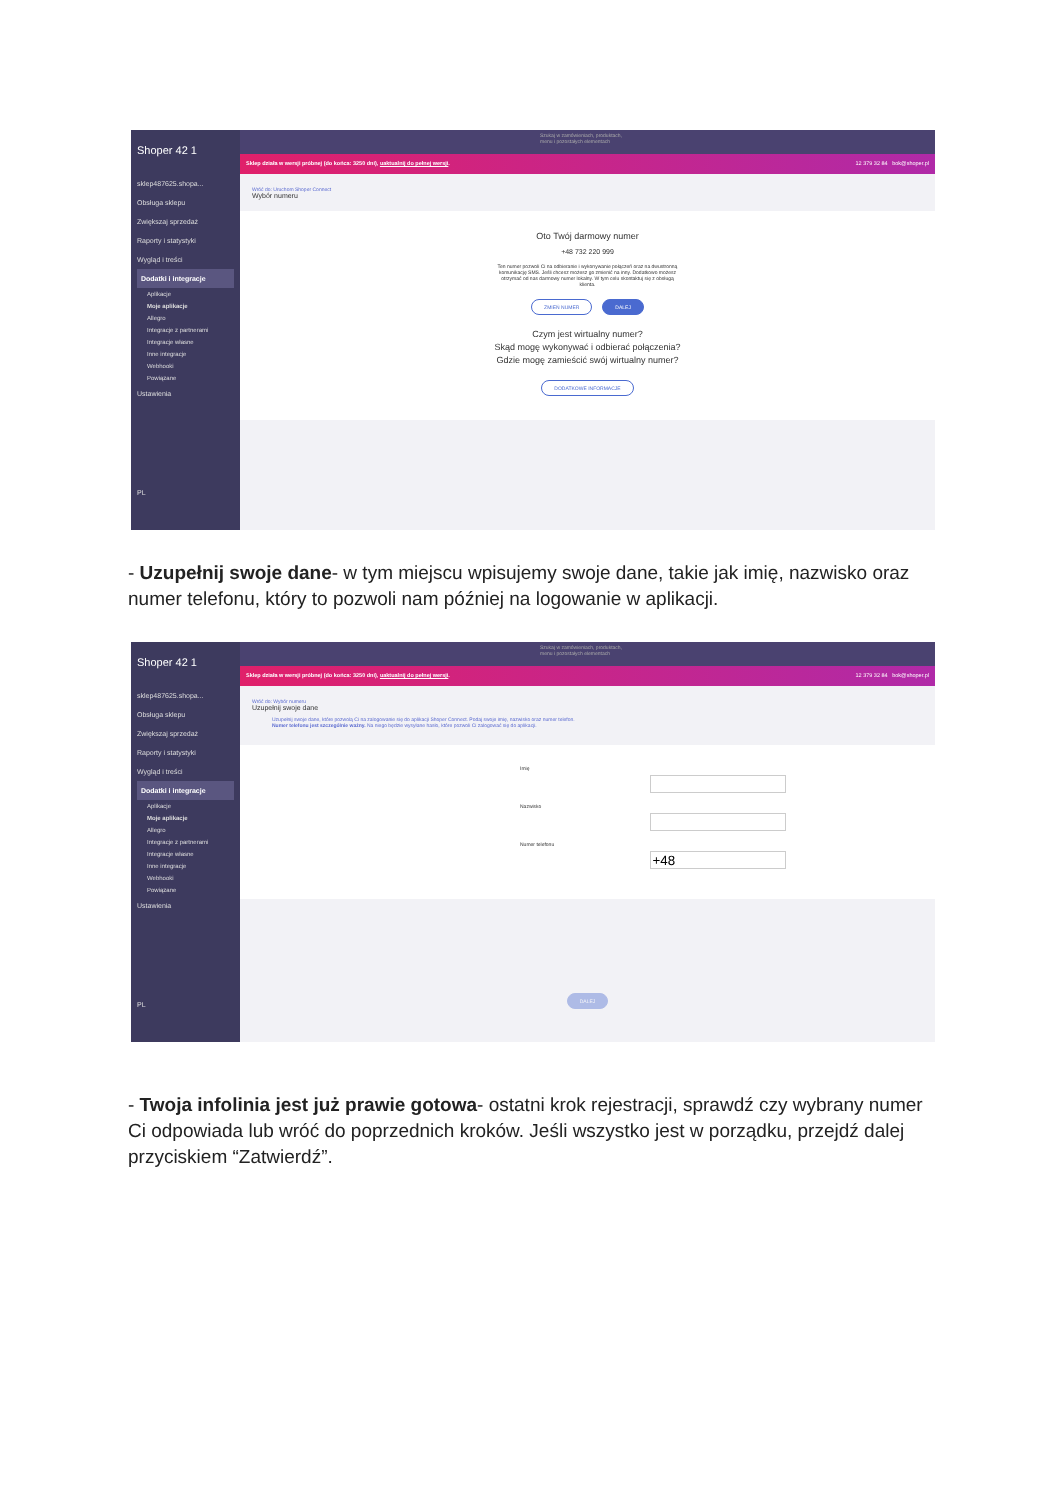Shoper 42 1
sklep487625.shopa...
Obsługa sklepu
Zwiększaj sprzedaż
Raporty i statystyki
Wygląd i treści
Dodatki i integracje
Aplikacje
Moje aplikacje
Allegro
Integracje z partnerami
Integracje własne
Inne integracje
Webhooki
Powiązane
Ustawienia
PL
Szukaj w zamówieniach, produktach, menu i pozostałych elementach
Sklep działa w wersji próbnej (do końca: 3250 dni), uaktualnij do pełnej wersji. 12 379 32 84 bok@shoper.pl
Wróć do: Uruchom Shoper Connect
Wybór numeru
Oto Twój darmowy numer
+48 732 220 999
Ten numer pozwoli Ci na odbieranie i wykonywanie połączeń oraz na dwustronną komunikację SMS. Jeśli chcesz możesz go zmienić na inny. Dodatkowo możesz otrzymać od nas darmowy numer lokalny. W tym celu skontaktuj się z obsługą klienta.
ZMIEŃ NUMER DALEJ
Czym jest wirtualny numer?
Skąd mogę wykonywać i odbierać połączenia?
Gdzie mogę zamieścić swój wirtualny numer?
DODATKOWE INFORMACJE
- Uzupełnij swoje dane- w tym miejscu wpisujemy swoje dane, takie jak imię, nazwisko oraz numer telefonu, który to pozwoli nam później na logowanie w aplikacji.
Shoper 42 1
sklep487625.shopa...
Obsługa sklepu
Zwiększaj sprzedaż
Raporty i statystyki
Wygląd i treści
Dodatki i integracje
Aplikacje
Moje aplikacje
Allegro
Integracje z partnerami
Integracje własne
Inne integracje
Webhooki
Powiązane
Ustawienia
PL
Szukaj w zamówieniach, produktach, menu i pozostałych elementach
Sklep działa w wersji próbnej (do końca: 3250 dni), uaktualnij do pełnej wersji. 12 379 32 84 bok@shoper.pl
Wróć do: Wybór numeru
Uzupełnij swoje dane
Uzupełnij swoje dane, które pozwolą Ci na zalogowanie się do aplikacji Shoper Connect. Podaj swoje imię, nazwisko oraz numer telefon.
Numer telefonu jest szczególnie ważny. Na niego będzie wysyłane hasło, które pozwoli Ci zalogować się do aplikacji.
ImięNazwiskoNumer telefonu
DALEJ
- Twoja infolinia jest już prawie gotowa- ostatni krok rejestracji, sprawdź czy wybrany numer Ci odpowiada lub wróć do poprzednich kroków. Jeśli wszystko jest w porządku, przejdź dalej przyciskiem “Zatwierdź”.